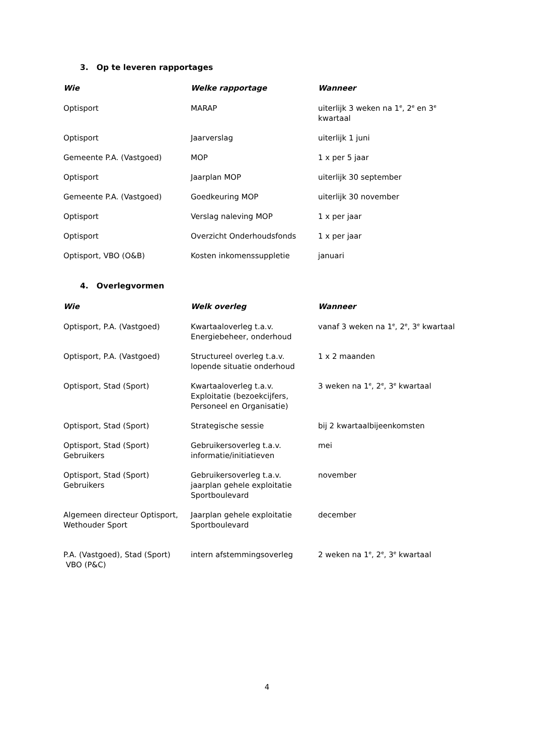3. Op te leveren rapportages
| Wie | Welke rapportage | Wanneer |
| --- | --- | --- |
| Optisport | MARAP | uiterlijk 3 weken na 1<sup>e</sup>, 2<sup>e</sup> en 3<sup>e</sup> kwartaal |
| Optisport | Jaarverslag | uiterlijk 1 juni |
| Gemeente P.A. (Vastgoed) | MOP | 1 x per 5 jaar |
| Optisport | Jaarplan MOP | uiterlijk 30 september |
| Gemeente P.A. (Vastgoed) | Goedkeuring MOP | uiterlijk 30 november |
| Optisport | Verslag naleving MOP | 1 x per jaar |
| Optisport | Overzicht Onderhoudsfonds | 1 x per jaar |
| Optisport, VBO (O&B) | Kosten inkomenssuppletie | januari |
4. Overlegvormen
| Wie | Welk overleg | Wanneer |
| --- | --- | --- |
| Optisport, P.A. (Vastgoed) | Kwartaaloverleg t.a.v. Energiebeheer, onderhoud | vanaf 3 weken na 1<sup>e</sup>, 2<sup>e</sup>, 3<sup>e</sup> kwartaal |
| Optisport, P.A. (Vastgoed) | Structureel overleg t.a.v. lopende situatie onderhoud | 1 x 2 maanden |
| Optisport, Stad (Sport) | Kwartaaloverleg t.a.v. Exploitatie (bezoekcijfers, Personeel en Organisatie) | 3 weken na 1<sup>e</sup>, 2<sup>e</sup>, 3<sup>e</sup> kwartaal |
| Optisport, Stad (Sport) | Strategische sessie | bij 2 kwartaalbijeenkomsten |
| Optisport, Stad (Sport) Gebruikers | Gebruikersoverleg t.a.v. informatie/initiatieven | mei |
| Optisport, Stad (Sport) Gebruikers | Gebruikersoverleg t.a.v. jaarplan gehele exploitatie Sportboulevard | november |
| Algemeen directeur Optisport, Wethouder Sport | Jaarplan gehele exploitatie Sportboulevard | december |
| P.A. (Vastgoed), Stad (Sport) VBO (P&C) | intern afstemmingsoverleg | 2 weken na 1<sup>e</sup>, 2<sup>e</sup>, 3<sup>e</sup> kwartaal |
4